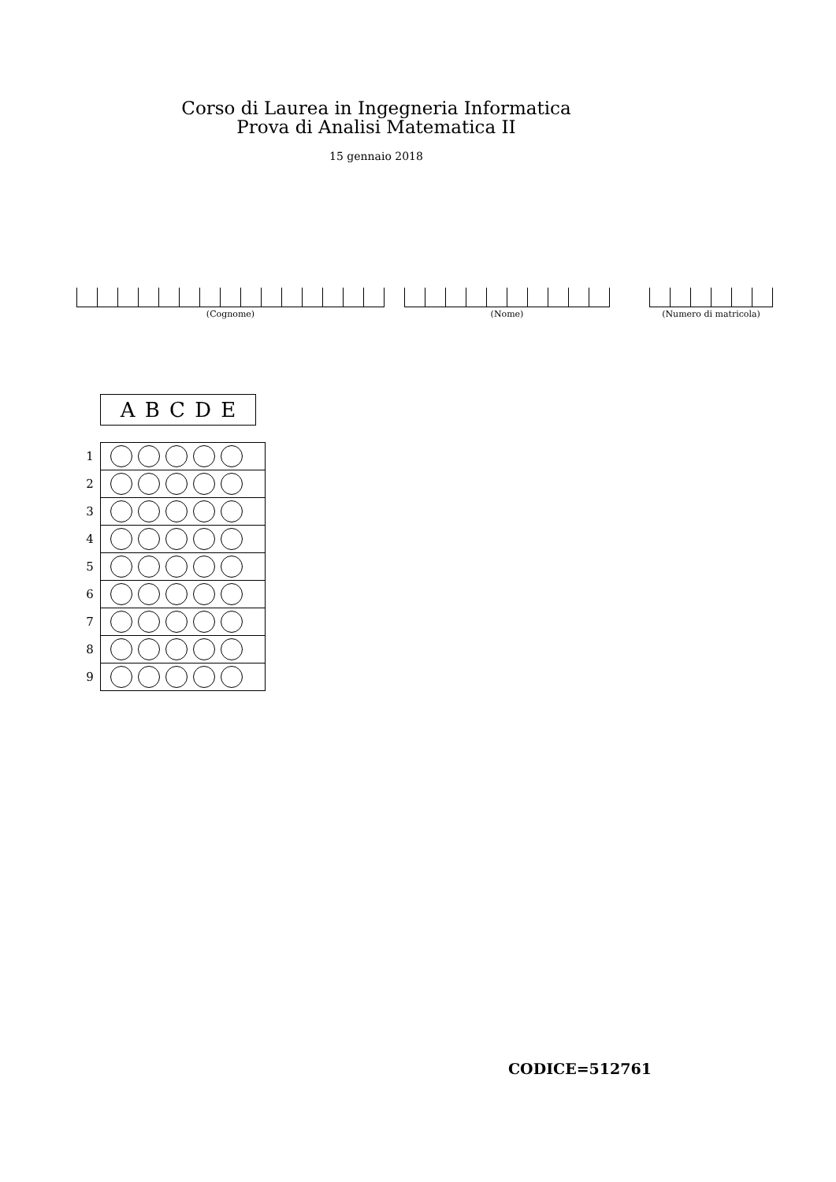Corso di Laurea in Ingegneria Informatica
Prova di Analisi Matematica II
15 gennaio 2018
(Cognome) (Nome) (Numero di matricola)
A B C D E
| 1 | |
| 2 | |
| 3 | |
| 4 | |
| 5 | |
| 6 | |
| 7 | |
| 8 | |
| 9 | |
CODICE=512761